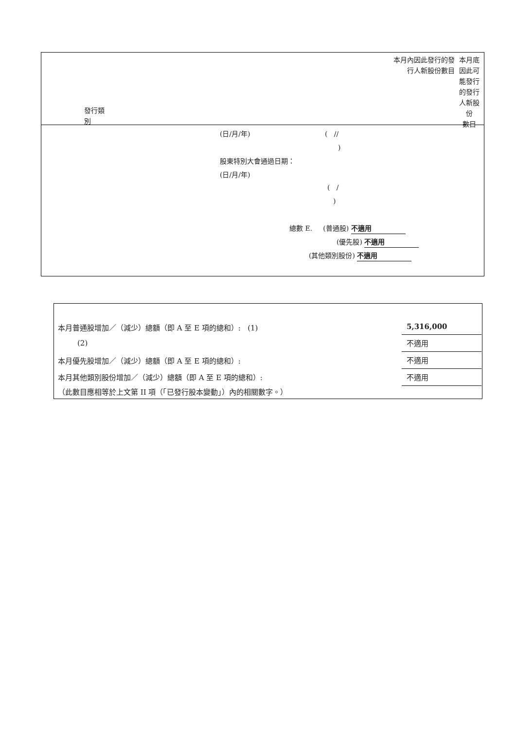本月內因此發行的發
行人新股份數目
本月底
因此可
能發行
的發行
人新股
份
數目
發行類
別
(日/月/年) ( //
)
股東特別大會通過日期：
(日/月/年)
( /
)
總數 E. (普通股) 不適用
(優先股) 不適用
(其他類別股份) 不適用
本月普通股增加／（減少）總額（即 A 至 E 項的總和）: (1)
5,316,000
(2) 不適用
本月優先股增加／（減少）總額（即 A 至 E 項的總和）:
不適用
本月其他類別股份增加／（減少）總額（即 A 至 E 項的總和）:
不適用
（此數目應相等於上文第 II 項（「已發行股本變動」）內的相關數字。）